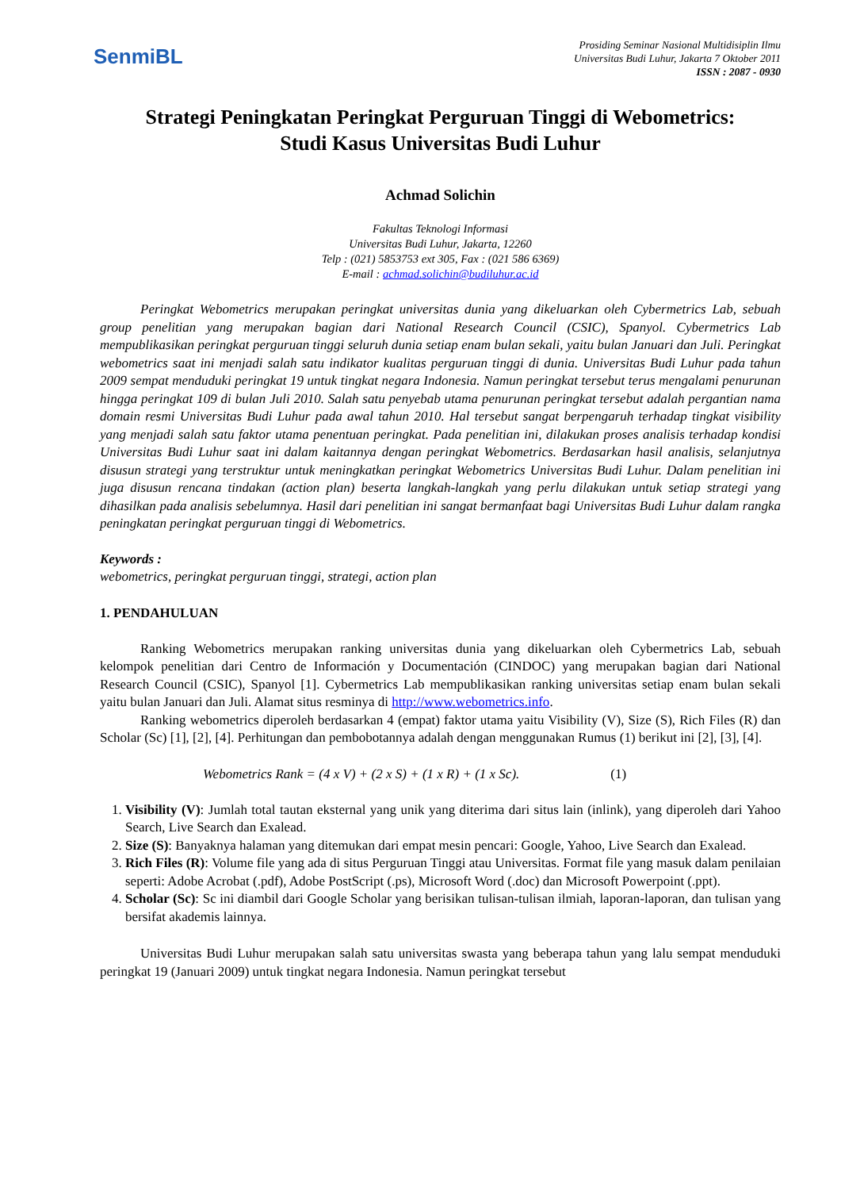SenmiBL
Prosiding Seminar Nasional Multidisiplin Ilmu
Universitas Budi Luhur, Jakarta 7 Oktober 2011
ISSN : 2087 - 0930
Strategi Peningkatan Peringkat Perguruan Tinggi di Webometrics:
Studi Kasus Universitas Budi Luhur
Achmad Solichin
Fakultas Teknologi Informasi
Universitas Budi Luhur, Jakarta, 12260
Telp : (021) 5853753 ext 305, Fax : (021 586 6369)
E-mail : achmad.solichin@budiluhur.ac.id
Peringkat Webometrics merupakan peringkat universitas dunia yang dikeluarkan oleh Cybermetrics Lab, sebuah group penelitian yang merupakan bagian dari National Research Council (CSIC), Spanyol. Cybermetrics Lab mempublikasikan peringkat perguruan tinggi seluruh dunia setiap enam bulan sekali, yaitu bulan Januari dan Juli. Peringkat webometrics saat ini menjadi salah satu indikator kualitas perguruan tinggi di dunia. Universitas Budi Luhur pada tahun 2009 sempat menduduki peringkat 19 untuk tingkat negara Indonesia. Namun peringkat tersebut terus mengalami penurunan hingga peringkat 109 di bulan Juli 2010. Salah satu penyebab utama penurunan peringkat tersebut adalah pergantian nama domain resmi Universitas Budi Luhur pada awal tahun 2010. Hal tersebut sangat berpengaruh terhadap tingkat visibility yang menjadi salah satu faktor utama penentuan peringkat. Pada penelitian ini, dilakukan proses analisis terhadap kondisi Universitas Budi Luhur saat ini dalam kaitannya dengan peringkat Webometrics. Berdasarkan hasil analisis, selanjutnya disusun strategi yang terstruktur untuk meningkatkan peringkat Webometrics Universitas Budi Luhur. Dalam penelitian ini juga disusun rencana tindakan (action plan) beserta langkah-langkah yang perlu dilakukan untuk setiap strategi yang dihasilkan pada analisis sebelumnya. Hasil dari penelitian ini sangat bermanfaat bagi Universitas Budi Luhur dalam rangka peningkatan peringkat perguruan tinggi di Webometrics.
Keywords :
webometrics, peringkat perguruan tinggi, strategi, action plan
1. PENDAHULUAN
Ranking Webometrics merupakan ranking universitas dunia yang dikeluarkan oleh Cybermetrics Lab, sebuah kelompok penelitian dari Centro de Información y Documentación (CINDOC) yang merupakan bagian dari National Research Council (CSIC), Spanyol [1]. Cybermetrics Lab mempublikasikan ranking universitas setiap enam bulan sekali yaitu bulan Januari dan Juli. Alamat situs resminya di http://www.webometrics.info.
Ranking webometrics diperoleh berdasarkan 4 (empat) faktor utama yaitu Visibility (V), Size (S), Rich Files (R) dan Scholar (Sc) [1], [2], [4]. Perhitungan dan pembobotannya adalah dengan menggunakan Rumus (1) berikut ini [2], [3], [4].
Webometrics Rank = (4 x V) + (2 x S) + (1 x R) + (1 x Sc). (1)
1. Visibility (V): Jumlah total tautan eksternal yang unik yang diterima dari situs lain (inlink), yang diperoleh dari Yahoo Search, Live Search dan Exalead.
2. Size (S): Banyaknya halaman yang ditemukan dari empat mesin pencari: Google, Yahoo, Live Search dan Exalead.
3. Rich Files (R): Volume file yang ada di situs Perguruan Tinggi atau Universitas. Format file yang masuk dalam penilaian seperti: Adobe Acrobat (.pdf), Adobe PostScript (.ps), Microsoft Word (.doc) dan Microsoft Powerpoint (.ppt).
4. Scholar (Sc): Sc ini diambil dari Google Scholar yang berisikan tulisan-tulisan ilmiah, laporan-laporan, dan tulisan yang bersifat akademis lainnya.
Universitas Budi Luhur merupakan salah satu universitas swasta yang beberapa tahun yang lalu sempat menduduki peringkat 19 (Januari 2009) untuk tingkat negara Indonesia. Namun peringkat tersebut